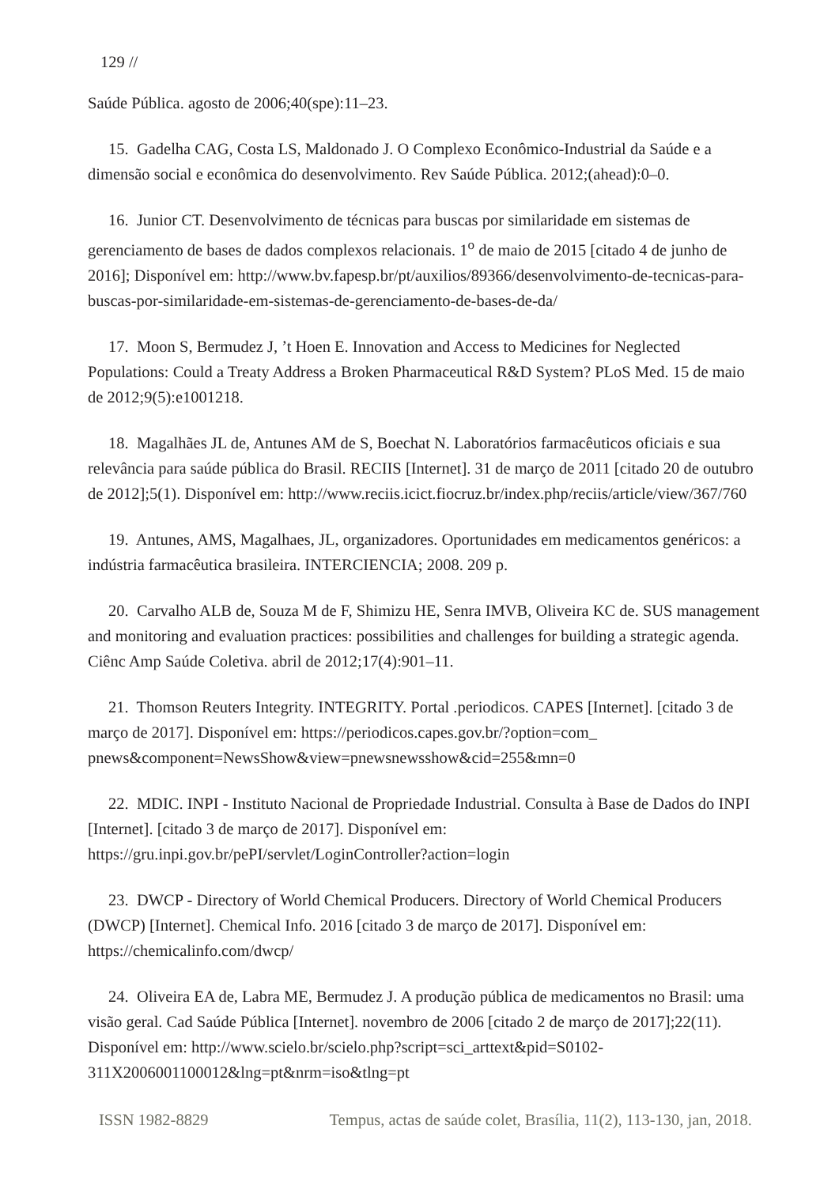129 //
Saúde Pública. agosto de 2006;40(spe):11–23.
15. Gadelha CAG, Costa LS, Maldonado J. O Complexo Econômico-Industrial da Saúde e a dimensão social e econômica do desenvolvimento. Rev Saúde Pública. 2012;(ahead):0–0.
16. Junior CT. Desenvolvimento de técnicas para buscas por similaridade em sistemas de gerenciamento de bases de dados complexos relacionais. 1<sup>o</sup> de maio de 2015 [citado 4 de junho de 2016]; Disponível em: http://www.bv.fapesp.br/pt/auxilios/89366/desenvolvimento-de-tecnicas-para-buscas-por-similaridade-em-sistemas-de-gerenciamento-de-bases-de-da/
17. Moon S, Bermudez J, ’t Hoen E. Innovation and Access to Medicines for Neglected Populations: Could a Treaty Address a Broken Pharmaceutical R&D System? PLoS Med. 15 de maio de 2012;9(5):e1001218.
18. Magalhães JL de, Antunes AM de S, Boechat N. Laboratórios farmacêuticos oficiais e sua relevância para saúde pública do Brasil. RECIIS [Internet]. 31 de março de 2011 [citado 20 de outubro de 2012];5(1). Disponível em: http://www.reciis.icict.fiocruz.br/index.php/reciis/article/view/367/760
19. Antunes, AMS, Magalhaes, JL, organizadores. Oportunidades em medicamentos genéricos: a indústria farmacêutica brasileira. INTERCIENCIA; 2008. 209 p.
20. Carvalho ALB de, Souza M de F, Shimizu HE, Senra IMVB, Oliveira KC de. SUS management and monitoring and evaluation practices: possibilities and challenges for building a strategic agenda. Ciênc Amp Saúde Coletiva. abril de 2012;17(4):901–11.
21. Thomson Reuters Integrity. INTEGRITY. Portal .periodicos. CAPES [Internet]. [citado 3 de março de 2017]. Disponível em: https://periodicos.capes.gov.br/?option=com_ pnews&component=NewsShow&view=pnewsnewsshow&cid=255&mn=0
22. MDIC. INPI - Instituto Nacional de Propriedade Industrial. Consulta à Base de Dados do INPI [Internet]. [citado 3 de março de 2017]. Disponível em: https://gru.inpi.gov.br/pePI/servlet/LoginController?action=login
23. DWCP - Directory of World Chemical Producers. Directory of World Chemical Producers (DWCP) [Internet]. Chemical Info. 2016 [citado 3 de março de 2017]. Disponível em: https://chemicalinfo.com/dwcp/
24. Oliveira EA de, Labra ME, Bermudez J. A produção pública de medicamentos no Brasil: uma visão geral. Cad Saúde Pública [Internet]. novembro de 2006 [citado 2 de março de 2017];22(11). Disponível em: http://www.scielo.br/scielo.php?script=sci_arttext&pid=S0102-311X2006001100012&lng=pt&nrm=iso&tlng=pt
ISSN 1982-8829 Tempus, actas de saúde colet, Brasília, 11(2), 113-130, jan, 2018.